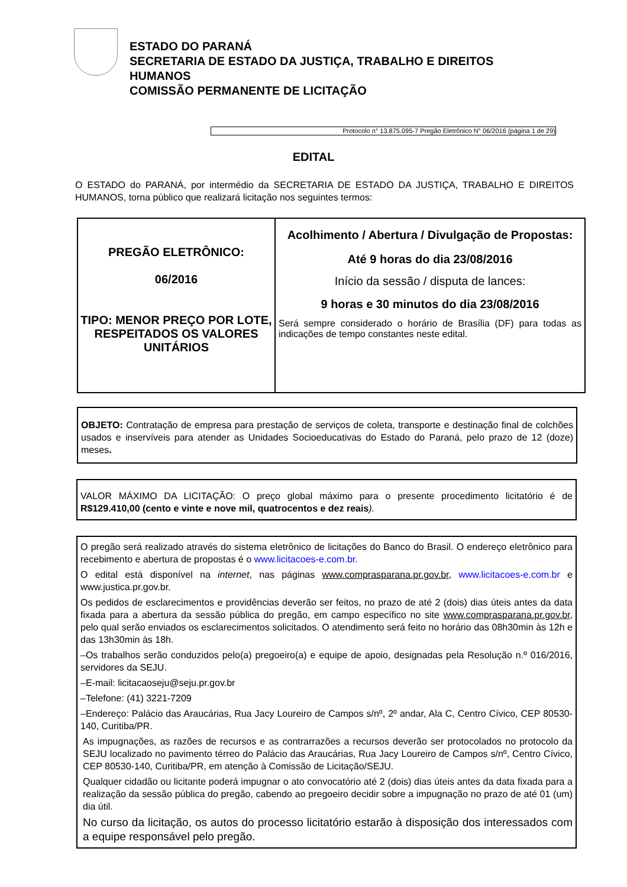ESTADO DO PARANÁ
SECRETARIA DE ESTADO DA JUSTIÇA, TRABALHO E DIREITOS
HUMANOS
COMISSÃO PERMANENTE DE LICITAÇÃO
Protocolo n° 13.875.095-7 Pregão Eletrônico N° 06/2016 (página 1 de 29)
EDITAL
O ESTADO do PARANÁ, por intermédio da SECRETARIA DE ESTADO DA JUSTIÇA, TRABALHO E DIREITOS HUMANOS, torna público que realizará licitação nos seguintes termos:
| PREGÃO ELETRÔNICO: 06/2016 TIPO: MENOR PREÇO POR LOTE, RESPEITADOS OS VALORES UNITÁRIOS | Acolhimento / Abertura / Divulgação de Propostas: Até 9 horas do dia 23/08/2016 Início da sessão / disputa de lances: 9 horas e 30 minutos do dia 23/08/2016 Será sempre considerado o horário de Brasília (DF) para todas as indicações de tempo constantes neste edital. |
OBJETO: Contratação de empresa para prestação de serviços de coleta, transporte e destinação final de colchões usados e inservíveis para atender as Unidades Socioeducativas do Estado do Paraná, pelo prazo de 12 (doze) meses.
VALOR MÁXIMO DA LICITAÇÃO: O preço global máximo para o presente procedimento licitatório é de R$129.410,00 (cento e vinte e nove mil, quatrocentos e dez reais).
O pregão será realizado através do sistema eletrônico de licitações do Banco do Brasil. O endereço eletrônico para recebimento e abertura de propostas é o www.licitacoes-e.com.br.
O edital está disponível na internet, nas páginas www.comprasparana.pr.gov.br, www.licitacoes-e.com.br e www.justica.pr.gov.br.
Os pedidos de esclarecimentos e providências deverão ser feitos, no prazo de até 2 (dois) dias úteis antes da data fixada para a abertura da sessão pública do pregão, em campo específico no site www.comprasparana.pr.gov.br, pelo qual serão enviados os esclarecimentos solicitados. O atendimento será feito no horário das 08h30min às 12h e das 13h30min às 18h.
–Os trabalhos serão conduzidos pelo(a) pregoeiro(a) e equipe de apoio, designadas pela Resolução n.º 016/2016, servidores da SEJU.
–E-mail: licitacaoseju@seju.pr.gov.br
–Telefone: (41) 3221-7209
–Endereço: Palácio das Araucárias, Rua Jacy Loureiro de Campos s/nº, 2º andar, Ala C, Centro Cívico, CEP 80530-140, Curitiba/PR.
As impugnações, as razões de recursos e as contrarrazões a recursos deverão ser protocolados no protocolo da SEJU localizado no pavimento térreo do Palácio das Araucárias, Rua Jacy Loureiro de Campos s/nº, Centro Cívico, CEP 80530-140, Curitiba/PR, em atenção à Comissão de Licitação/SEJU.
Qualquer cidadão ou licitante poderá impugnar o ato convocatório até 2 (dois) dias úteis antes da data fixada para a realização da sessão pública do pregão, cabendo ao pregoeiro decidir sobre a impugnação no prazo de até 01 (um) dia útil.
No curso da licitação, os autos do processo licitatório estarão à disposição dos interessados com a equipe responsável pelo pregão.